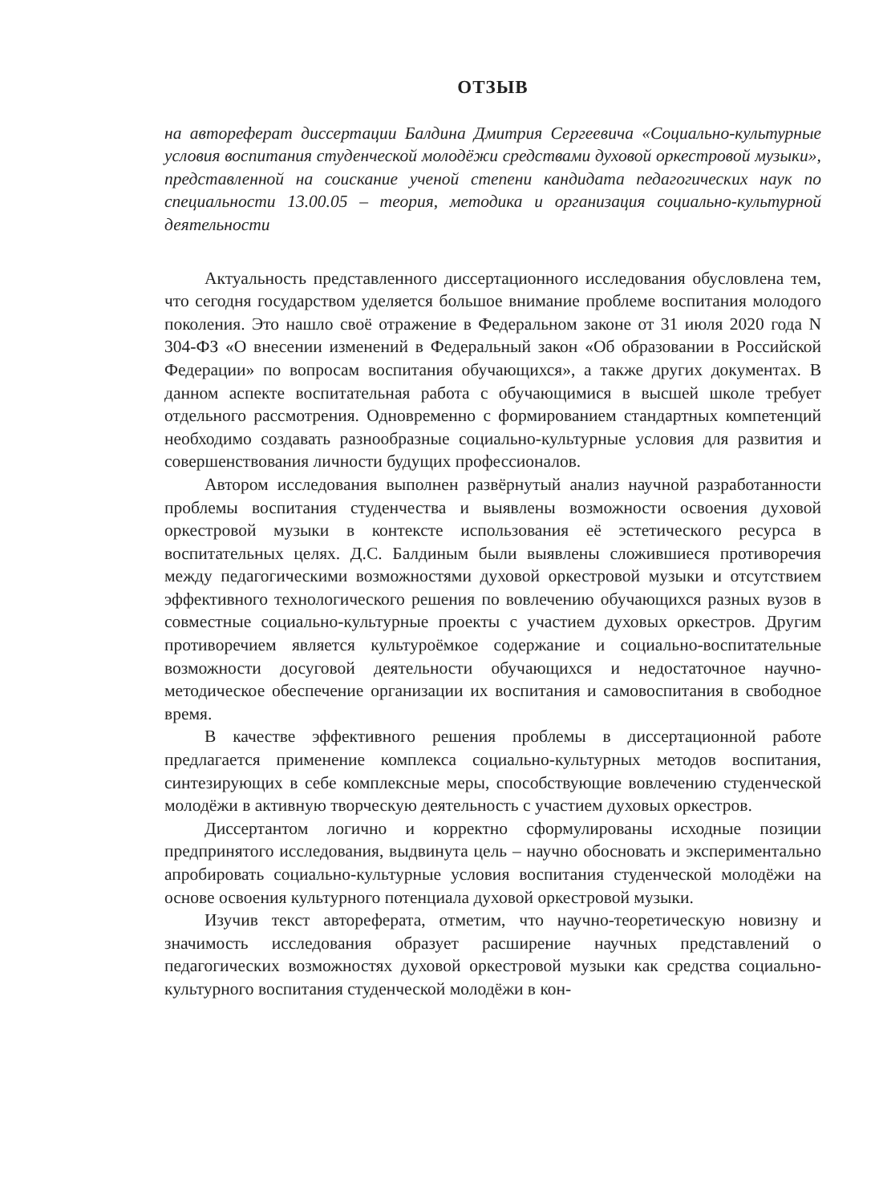ОТЗЫВ
на автореферат диссертации Балдина Дмитрия Сергеевича «Социально-культурные условия воспитания студенческой молодёжи средствами духовой оркестровой музыки», представленной на соискание ученой степени кандидата педагогических наук по специальности 13.00.05 – теория, методика и организация социально-культурной деятельности
Актуальность представленного диссертационного исследования обусловлена тем, что сегодня государством уделяется большое внимание проблеме воспитания молодого поколения. Это нашло своё отражение в Федеральном законе от 31 июля 2020 года N 304-ФЗ «О внесении изменений в Федеральный закон «Об образовании в Российской Федерации» по вопросам воспитания обучающихся», а также других документах. В данном аспекте воспитательная работа с обучающимися в высшей школе требует отдельного рассмотрения. Одновременно с формированием стандартных компетенций необходимо создавать разнообразные социально-культурные условия для развития и совершенствования личности будущих профессионалов.
Автором исследования выполнен развёрнутый анализ научной разработанности проблемы воспитания студенчества и выявлены возможности освоения духовой оркестровой музыки в контексте использования её эстетического ресурса в воспитательных целях. Д.С. Балдиным были выявлены сложившиеся противоречия между педагогическими возможностями духовой оркестровой музыки и отсутствием эффективного технологического решения по вовлечению обучающихся разных вузов в совместные социально-культурные проекты с участием духовых оркестров. Другим противоречием является культуроёмкое содержание и социально-воспитательные возможности досуговой деятельности обучающихся и недостаточное научно-методическое обеспечение организации их воспитания и самовоспитания в свободное время.
В качестве эффективного решения проблемы в диссертационной работе предлагается применение комплекса социально-культурных методов воспитания, синтезирующих в себе комплексные меры, способствующие вовлечению студенческой молодёжи в активную творческую деятельность с участием духовых оркестров.
Диссертантом логично и корректно сформулированы исходные позиции предпринятого исследования, выдвинута цель – научно обосновать и экспериментально апробировать социально-культурные условия воспитания студенческой молодёжи на основе освоения культурного потенциала духовой оркестровой музыки.
Изучив текст автореферата, отметим, что научно-теоретическую новизну и значимость исследования образует расширение научных представлений о педагогических возможностях духовой оркестровой музыки как средства социально-культурного воспитания студенческой молодёжи в кон-